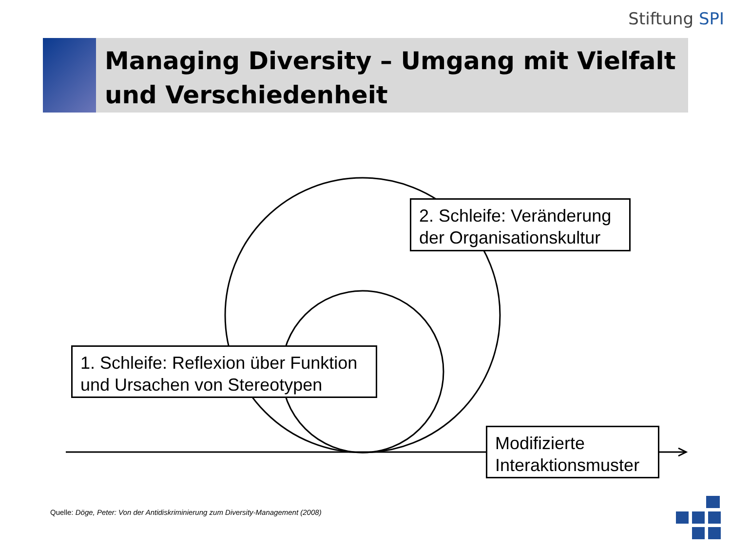Stiftung SPI
Managing Diversity – Umgang mit Vielfalt und Verschiedenheit
2. Schleife: Veränderung der Organisationskultur
1. Schleife: Reflexion über Funktion und Ursachen von Stereotypen
Modifizierte Interaktionsmuster
Quelle: Döge, Peter: Von der Antidiskriminierung zum Diversity-Management (2008)